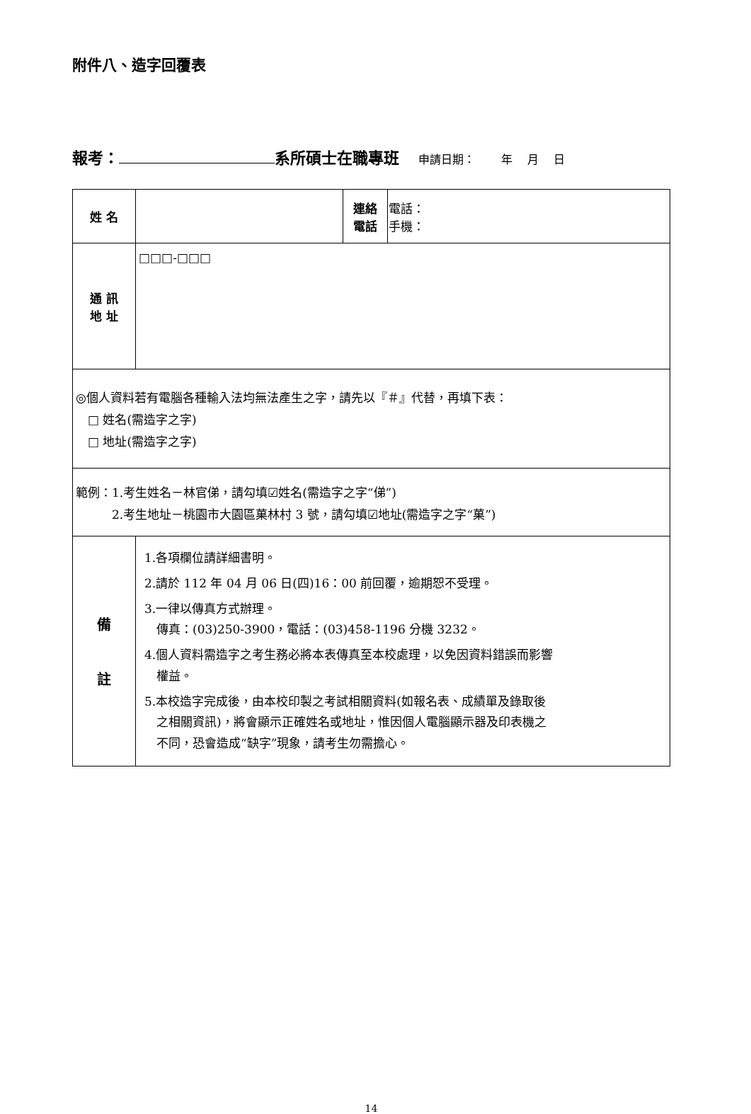附件八、造字回覆表
報考： 系所碩士在職專班 申請日期：　　 年　 月　 日
| 姓 名 | | 連絡 電話 | 電話： 手機： |
| 通 訊 地 址 | □□□-□□□ | | |
| ◎個人資料若有電腦各種輸入法均無法產生之字，請先以『＃』代替，再填下表： □ 姓名(需造字之字) □ 地址(需造字之字) | | | |
| 範例：1.考生姓名－林官俤，請勾填☑姓名(需造字之字“俤”) 2.考生地址－桃園市大園區菓林村 3 號，請勾填☑地址(需造字之字“菓”) | | | |
| 備 註 | 1.各項欄位請詳細書明。 2.請於 112 年 04 月 06 日(四)16：00 前回覆，逾期恕不受理。 3.一律以傳真方式辦理。 傳真：(03)250-3900，電話：(03)458-1196 分機 3232。 4.個人資料需造字之考生務必將本表傳真至本校處理，以免因資料錯誤而影響 權益。 5.本校造字完成後，由本校印製之考試相關資料(如報名表、成績單及錄取後 之相關資訊)，將會顯示正確姓名或地址，惟因個人電腦顯示器及印表機之 不同，恐會造成“缺字”現象，請考生勿需擔心。 | | |
14